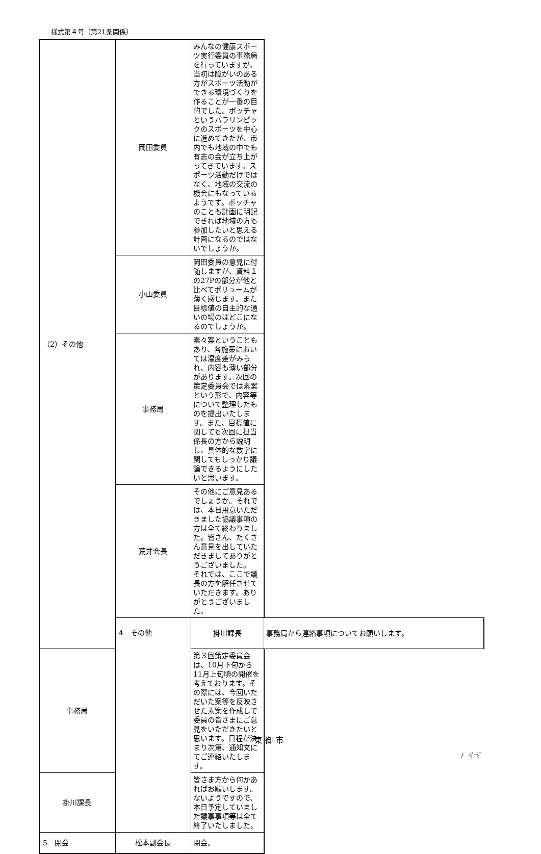様式第４号（第21条関係）
| （2）その他 | 岡田委員 | みんなの健康スポーツ実行委員の事務局を行っていますが、当初は障がいのある方がスポーツ活動ができる環境づくりを作ることが一番の目的でした。ボッチャというパラリンピックのスポーツを中心に進めてきたが、市内でも地域の中でも有志の会が立ち上がってきています。スポーツ活動だけではなく、地域の交流の機会にもなっているようです。ボッチャのことも計画に明記できれば地域の方も参加したいと思える計画になるのではないでしょうか。 | |
| | 小山委員 | 岡田委員の意見に付随しますが、資料１の27Pの部分が他と比べてボリュームが薄く感じます。また目標値の自主的な通いの場のはどこになるのでしょうか。 | |
| | 事務局 | 素々案ということもあり、各施策においては温度差がみられ、内容も薄い部分があります。次回の策定委員会では素案という形で、内容等について整理したものを提出いたします。また、目標値に関しても次回に担当係長の方から説明し、具体的な数字に関してもしっかり議論できるようにしたいと思います。 | |
| | 荒井会長 | その他にご意見あるでしょうか。それでは、本日用意いただきました協議事項の方は全て終わりました。皆さん、たくさん意見を出していただきましてありがとうございました。 それでは、ここで議長の方を解任させていただきます。ありがとうございました。 | |
| | 4 その他 | 掛川課長 | 事務局から連絡事項についてお願いします。 |
| 事務局 | | 第３回策定委員会は、10月下旬から11月上旬頃の開催を考えております。その際には、今回いただいた案等を反映させた素案を作成して委員の皆さまにご意見をいただきたいと思います。日程が決まり次第、通知文にてご連絡いたします。 | |
| 掛川課長 | | 皆さま方から何かあればお願いします。 ないようですので、本日予定していました議事事項等は全て終了いたしました。 | |
| 5 閉会 | 松本副会長 | 閉会。 | |
東御市
/　ﾍﾟｰｼﾞ